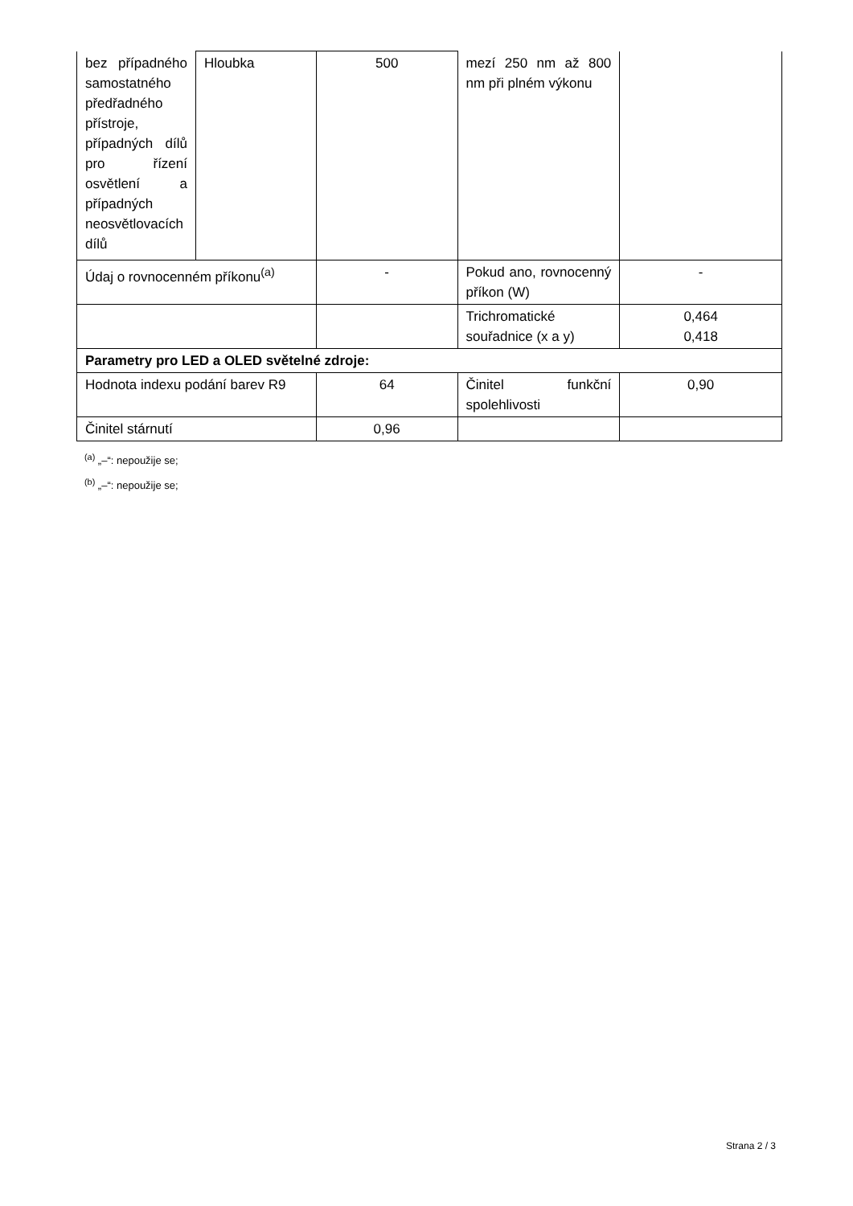| bez případného samostatného předřadného přístroje, případných dílů pro řízení osvětlení a případných neosvětlovacích dílů | Hloubka | 500 | mezí 250 nm až 800 nm při plném výkonu | |
| Údaj o rovnocenném příkonu<sup>(a)</sup> | | - | Pokud ano, rovnocenný příkon (W) | - |
| | | | Trichromatické souřadnice (x a y) | 0,464 0,418 |
| Parametry pro LED a OLED světelné zdroje: | | | | |
| Hodnota indexu podání barev R9 | | 64 | Činitel funkční spolehlivosti | 0,90 |
| Činitel stárnutí | | 0,96 | | |
<sup>(a)</sup> „–“: nepoužije se;
<sup>(b)</sup> „–“: nepoužije se;
Strana 2 / 3